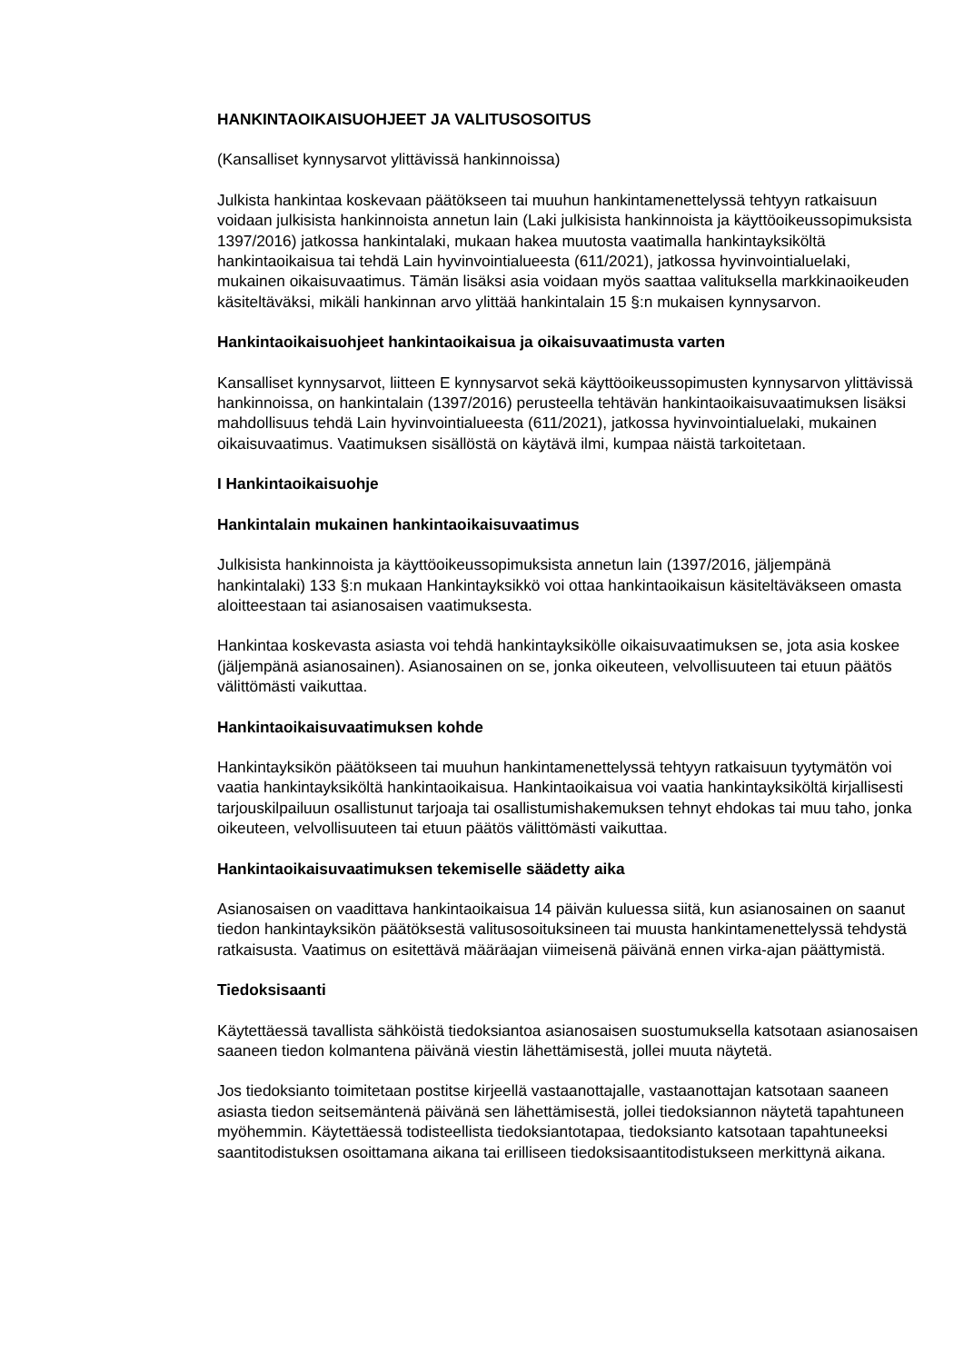HANKINTAOIKAISUOHJEET JA VALITUSOSOITUS
(Kansalliset kynnysarvot ylittävissä hankinnoissa)
Julkista hankintaa koskevaan päätökseen tai muuhun hankintamenettelyssä tehtyyn ratkaisuun voidaan julkisista hankinnoista annetun lain (Laki julkisista hankinnoista ja käyttöoikeussopimuksista 1397/2016) jatkossa hankintalaki, mukaan hakea muutosta vaatimalla hankintayksiköltä hankintaoikaisua tai tehdä Lain hyvinvointialueesta (611/2021), jatkossa hyvinvointialuelaki, mukainen oikaisuvaatimus. Tämän lisäksi asia voidaan myös saattaa valituksella markkinaoikeuden käsiteltäväksi, mikäli hankinnan arvo ylittää hankintalain 15 §:n mukaisen kynnysarvon.
Hankintaoikaisuohjeet hankintaoikaisua ja oikaisuvaatimusta varten
Kansalliset kynnysarvot, liitteen E kynnysarvot sekä käyttöoikeussopimusten kynnysarvon ylittävissä hankinnoissa, on hankintalain (1397/2016) perusteella tehtävän hankintaoikaisuvaatimuksen lisäksi mahdollisuus tehdä Lain hyvinvointialueesta (611/2021), jatkossa hyvinvointialuelaki, mukainen oikaisuvaatimus. Vaatimuksen sisällöstä on käytävä ilmi, kumpaa näistä tarkoitetaan.
I Hankintaoikaisuohje
Hankintalain mukainen hankintaoikaisuvaatimus
Julkisista hankinnoista ja käyttöoikeussopimuksista annetun lain (1397/2016, jäljempänä hankintalaki) 133 §:n mukaan Hankintayksikkö voi ottaa hankintaoikaisun käsiteltäväkseen omasta aloitteestaan tai asianosaisen vaatimuksesta.
Hankintaa koskevasta asiasta voi tehdä hankintayksikölle oikaisuvaatimuksen se, jota asia koskee (jäljempänä asianosainen). Asianosainen on se, jonka oikeuteen, velvollisuuteen tai etuun päätös välittömästi vaikuttaa.
Hankintaoikaisuvaatimuksen kohde
Hankintayksikön päätökseen tai muuhun hankintamenettelyssä tehtyyn ratkaisuun tyytymätön voi vaatia hankintayksiköltä hankintaoikaisua. Hankintaoikaisua voi vaatia hankintayksiköltä kirjallisesti tarjouskilpailuun osallistunut tarjoaja tai osallistumishakemuksen tehnyt ehdokas tai muu taho, jonka oikeuteen, velvollisuuteen tai etuun päätös välittömästi vaikuttaa.
Hankintaoikaisuvaatimuksen tekemiselle säädetty aika
Asianosaisen on vaadittava hankintaoikaisua 14 päivän kuluessa siitä, kun asianosainen on saanut tiedon hankintayksikön päätöksestä valitusosoituksineen tai muusta hankintamenettelyssä tehdystä ratkaisusta. Vaatimus on esitettävä määräajan viimeisenä päivänä ennen virka-ajan päättymistä.
Tiedoksisaanti
Käytettäessä tavallista sähköistä tiedoksiantoa asianosaisen suostumuksella katsotaan asianosaisen saaneen tiedon kolmantena päivänä viestin lähettämisestä, jollei muuta näytetä.
Jos tiedoksianto toimitetaan postitse kirjeellä vastaanottajalle, vastaanottajan katsotaan saaneen asiasta tiedon seitsemäntenä päivänä sen lähettämisestä, jollei tiedoksiannon näytetä tapahtuneen myöhemmin. Käytettäessä todisteellista tiedoksiantotapaa, tiedoksianto katsotaan tapahtuneeksi saantitodistuksen osoittamana aikana tai erilliseen tiedoksisaantitodistukseen merkittynä aikana.